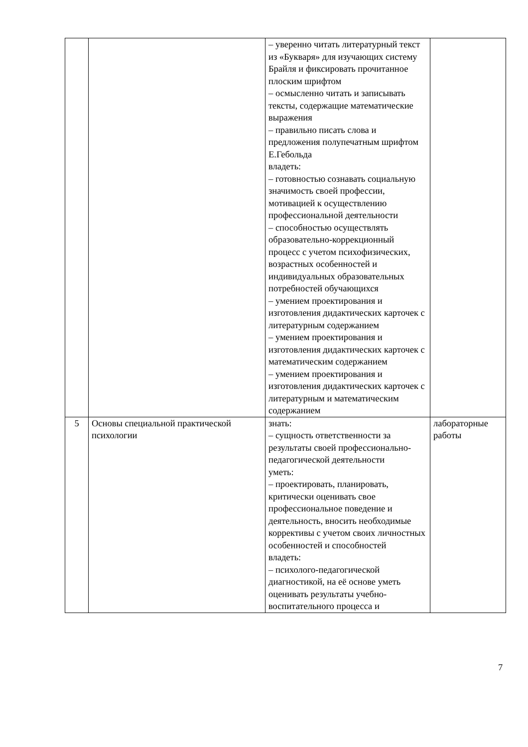| | | – уверенно читать литературный текст из «Букваря» для изучающих систему Брайля и фиксировать прочитанное плоским шрифтом – осмысленно читать и записывать тексты, содержащие математические выражения – правильно писать слова и предложения полупечатным шрифтом Е.Гебольда владеть: – готовностью сознавать социальную значимость своей профессии, мотивацией к осуществлению профессиональной деятельности – способностью осуществлять образовательно-коррекционный процесс с учетом психофизических, возрастных особенностей и индивидуальных образовательных потребностей обучающихся – умением проектирования и изготовления дидактических карточек с литературным содержанием – умением проектирования и изготовления дидактических карточек с математическим содержанием – умением проектирования и изготовления дидактических карточек с литературным и математическим содержанием | |
| 5 | Основы специальной практической психологии | знать: – сущность ответственности за результаты своей профессионально-педагогической деятельности уметь: – проектировать, планировать, критически оценивать свое профессиональное поведение и деятельность, вносить необходимые коррективы с учетом своих личностных особенностей и способностей владеть: – психолого-педагогической диагностикой, на её основе уметь оценивать результаты учебно-воспитательного процесса и | лабораторные работы |
7